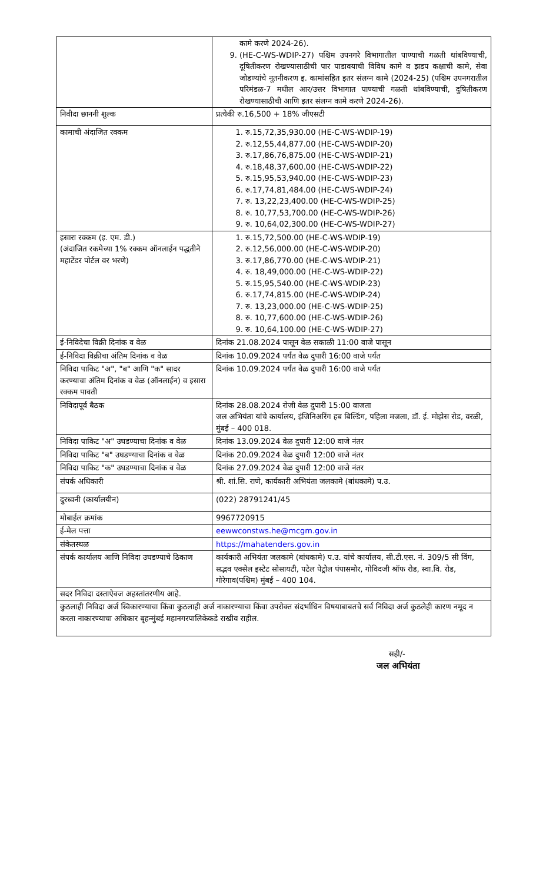| | कामे करणे 2024-26). 9. (HE-C-WS-WDIP-27) पश्चिम उपनगरे विभागातील पाण्याची गळती थांबविण्याची, दूषितीकरण रोखण्यासाठीची पार पाडावयाची विविध कामे व झडप कक्षाची कामे, सेवा जोडण्यांचे नूतनीकरण इ. कामांसहित इतर संलग्न कामे (2024-25) (पश्चिम उपनगरातील परिमंडळ-7 मधील आर/उत्तर विभागात पाण्याची गळती थांबविण्याची, दुषितीकरण रोखण्यासाठीची आणि इतर संलग्न कामे करणे 2024-26). |
| निवीदा छाननी शुल्क | प्रत्येकी रु.16,500 + 18% जीएसटी |
| कामाची अंदाजित रक्कम | 1. रु.15,72,35,930.00 (HE-C-WS-WDIP-19) 2. रु.12,55,44,877.00 (HE-C-WS-WDIP-20) 3. रु.17,86,76,875.00 (HE-C-WS-WDIP-21) 4. रु.18,48,37,600.00 (HE-C-WS-WDIP-22) 5. रु.15,95,53,940.00 (HE-C-WS-WDIP-23) 6. रु.17,74,81,484.00 (HE-C-WS-WDIP-24) 7. रु. 13,22,23,400.00 (HE-C-WS-WDIP-25) 8. रु. 10,77,53,700.00 (HE-C-WS-WDIP-26) 9. रु. 10,64,02,300.00 (HE-C-WS-WDIP-27) |
| इसारा रक्कम (इ. एम. डी.) (अंदाजित रकमेच्या 1% रक्कम ऑनलाईन पद्धतीने महाटेंडर पोर्टल वर भरणे) | 1. रु.15,72,500.00 (HE-C-WS-WDIP-19) 2. रु.12,56,000.00 (HE-C-WS-WDIP-20) 3. रु.17,86,770.00 (HE-C-WS-WDIP-21) 4. रु. 18,49,000.00 (HE-C-WS-WDIP-22) 5. रु.15,95,540.00 (HE-C-WS-WDIP-23) 6. रु.17,74,815.00 (HE-C-WS-WDIP-24) 7. रु. 13,23,000.00 (HE-C-WS-WDIP-25) 8. रु. 10,77,600.00 (HE-C-WS-WDIP-26) 9. रु. 10,64,100.00 (HE-C-WS-WDIP-27) |
| ई-निविदेचा विक्री दिनांक व वेळ | दिनांक 21.08.2024 पासून वेळ सकाळी 11:00 वाजे पासून |
| ई-निविदा विक्रीचा अंतिम दिनांक व वेळ | दिनांक 10.09.2024 पर्यंत वेळ दुपारी 16:00 वाजे पर्यंत |
| निविदा पाकिट "अ", "ब" आणि "क" सादर करण्याचा अंतिम दिनांक व वेळ (ऑनलाईन) व इसारा रक्कम पावती | दिनांक 10.09.2024 पर्यंत वेळ दुपारी 16:00 वाजे पर्यंत |
| निविदापूर्व बैठक | दिनांक 28.08.2024 रोजी वेळ दुपारी 15:00 वाजता जल अभियंता यांचे कार्यालय, इंजिनिअरिंग हब बिल्डिंग, पहिला मजला, डॉ. ई. मोझेस रोड, वरळी, मुंबई – 400 018. |
| निविदा पाकिट "अ" उघडण्याचा दिनांक व वेळ | दिनांक 13.09.2024 वेळ दुपारी 12:00 वाजे नंतर |
| निविदा पाकिट "ब" उघडण्याचा दिनांक व वेळ | दिनांक 20.09.2024 वेळ दुपारी 12:00 वाजे नंतर |
| निविदा पाकिट "क" उघडण्याचा दिनांक व वेळ | दिनांक 27.09.2024 वेळ दुपारी 12:00 वाजे नंतर |
| संपर्क अधिकारी | श्री. शां.सि. राणे, कार्यकारी अभियंता जलकामे (बांधकामे) प.उ. |
| दुरध्वनी (कार्यालयीन) | (022) 28791241/45 |
| मोबाईल क्रमांक | 9967720915 |
| ई-मेल पत्ता | eewwconstws.he@mcgm.gov.in |
| संकेतस्थळ | https://mahatenders.gov.in |
| संपर्क कार्यालय आणि निविदा उघडण्याचे ठिकाण | कार्यकारी अभियंता जलकामे (बांधकामे) प.उ. यांचे कार्यालय, सी.टी.एस. नं. 309/5 सी विंग, सद्भव एक्सेल इस्टेट सोसायटी, पटेल पेट्रोल पंपासमोर, गोविदजी श्रॉफ रोड, स्वा.वि. रोड, गोरेगाव(पश्चिम) मुंबई – 400 104. |
| सदर निविदा दस्ताऐवज अहस्तांतरणीय आहे. | |
| कुठलाही निविदा अर्ज स्विकारण्याचा किंवा कुठलाही अर्ज नाकारण्याचा किंवा उपरोक्त संदर्भाधिन विषयाबाबतचे सर्व निविदा अर्ज कुठलेही कारण नमूद न करता नाकारण्याचा अधिकार बृहन्मुंबई महानगरपालिकेकडे राखीव राहील. | |
सही/-
जल अभियंता